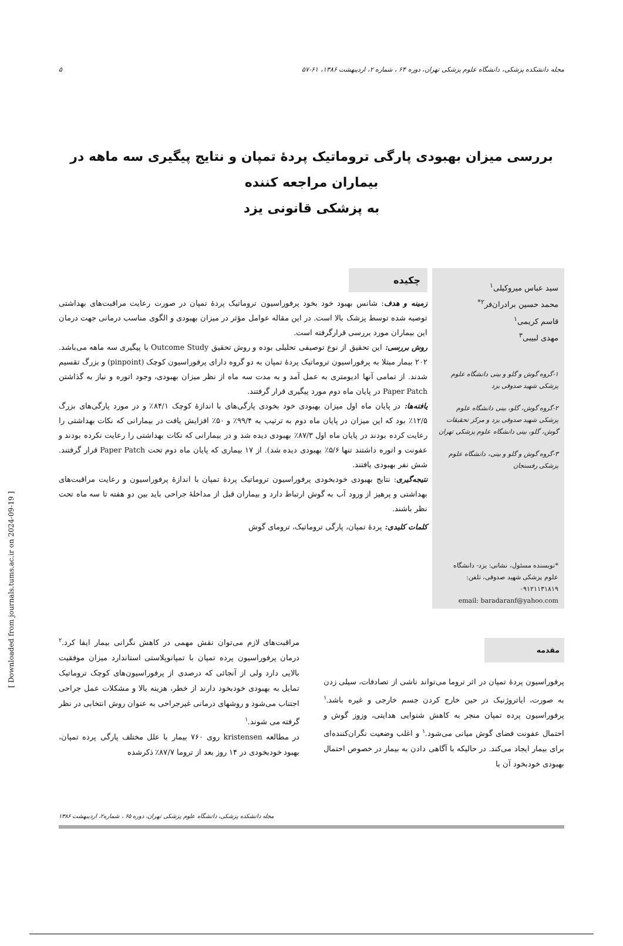مجله دانشکده پزشکی، دانشگاه علوم پزشکی تهران، دوره ۶۴ ، شماره ۲، اردیبهشت ۱۳۸۶، ۶۱-۵۷ ۵
بررسی میزان بهبودی پارگی تروماتیک پردۀ تمپان و نتایج پیگیری سه ماهه در بیماران مراجعه کننده
به پزشکی قانونی یزد
سید عباس میروکیلی<sup>۱</sup>
محمد حسین برادران‌فر<sup>۲*</sup>
قاسم کریمی<sup>۱</sup>
مهدی لبیبی<sup>۳</sup>
۱-گروه گوش و گلو و بینی دانشگاه علوم پزشکی شهید صدوقی یزد
۲-گروه گوش، گلو، بینی دانشگاه علوم پزشکی شهید صدوقی یزد و مرکز تحقیقات گوش، گلو، بینی دانشگاه علوم پزشکی تهران
۳-گروه گوش و گلو و بینی، دانشگاه علوم پزشکی رفسنجان
*نویسنده مسئول، نشانی: یزد- دانشگاه علوم پزشکی شهید صدوقی، تلفن: ۰۹۱۲۱۱۳۱۸۱۹
email: baradaranf@yahoo.com
چکیده
زمینه و هدف: شانس بهبود خود بخود پرفوراسیون تروماتیک پردۀ تمپان در صورت رعایت مراقبت‌های بهداشتی توصیه شده توسط پزشک بالا است. در این مقاله عوامل مؤثر در میزان بهبودی و الگوی مناسب درمانی جهت درمان این بیماران مورد بررسی قرارگرفته است.
روش بررسی: این تحقیق از نوع توصیفی تحلیلی بوده و روش تحقیق Outcome Study با پیگیری سه ماهه می‌باشد. ۲۰۲ بیمار مبتلا به پرفوراسیون تروماتیک پردۀ تمپان به دو گروه دارای پرفوراسیون کوچک (pinpoint) و بزرگ تقسیم شدند. از تمامی آنها ادیومتری به عمل آمد و به مدت سه ماه از نظر میزان بهبودی، وجود اتوره و نیاز به گذاشتن Paper Patch در پایان ماه دوم مورد پیگیری قرار گرفتند.
یافته‌ها: در پایان ماه اول میزان بهبودی خود بخودی پارگی‌های با اندازۀ کوچک ۸۴/۱٪ و در مورد پارگی‌های بزرگ ۱۲/۵٪ بود که این میزان در پایان ماه دوم به ترتیب به ۹۹/۴٪ و ۵۰٪ افزایش یافت در بیمارانی که نکات بهداشتی را رعایت کرده بودند در پایان ماه اول ۸۷/۳٪ بهبودی دیده شد و در بیمارانی که نکات بهداشتی را رعایت نکرده بودند و عفونت و اتوره داشتند تنها ۵/۶٪ بهبودی دیده شد). از ۱۷ بیماری که پایان ماه دوم تحت Paper Patch قرار گرفتند. شش نفر بهبودی یافتند.
نتیجه‌گیری: نتایج بهبودی خودبخودی پرفوراسیون تروماتیک پردۀ تمپان با اندازۀ پرفوراسیون و رعایت مراقبت‌های بهداشتی و پرهیز از ورود آب به گوش ارتباط دارد و بیماران قبل از مداخلۀ جراحی باید بین دو هفته تا سه ماه تحت نظر باشند.
کلمات کلیدی: پردۀ تمپان، پارگی تروماتیک، ترومای گوش
مقدمه
پرفوراسیون پردۀ تمپان در اثر تروما می‌تواند ناشی از تصادفات، سیلی زدن به صورت، ایاتروژنیک در حین خارج کردن جسم خارجی و غیره باشد.<sup>۱</sup> پرفوراسیون پرده تمپان منجر به کاهش شنوایی هدایتی، وزوز گوش و احتمال عفونت فضای گوش میانی می‌شود.<sup>۱</sup> و اغلب وضعیت نگران‌کننده‌ای برای بیمار ایجاد می‌کند. در حالیکه با آگاهی دادن به بیمار در خصوص احتمال بهبودی خودبخود آن با
مراقبت‌های لازم می‌توان نقش مهمی در کاهش نگرانی بیمار ایفا کرد.<sup>۲</sup> درمان پرفوراسیون پرده تمپان با تمپانوپلاستی استاندارد میزان موفقیت بالایی دارد ولی از آنجائی که درصدی از پرفوراسیون‌های کوچک تروماتیک تمایل به بهبودی خودبخود دارند از خطر، هزینه بالا و مشکلات عمل جراحی اجتناب می‌شود و روشهای درمانی غیرجراحی به عنوان روش انتخابی در نظر گرفته می شوند.<sup>۱</sup>
در مطالعه kristensen روی ۷۶۰ بیمار با علل مختلف پارگی پرده تمپان، بهبود خودبخودی در ۱۴ روز بعد از تروما ۸۷/۷٪ ذکرشده
مجله دانشکده پزشکی، دانشگاه علوم پزشکی تهران، دوره ۶۵ ، شماره۲، اردیبهشت ۱۳۸۶
[ Downloaded from journals.tums.ac.ir on 2024-09-19 ]